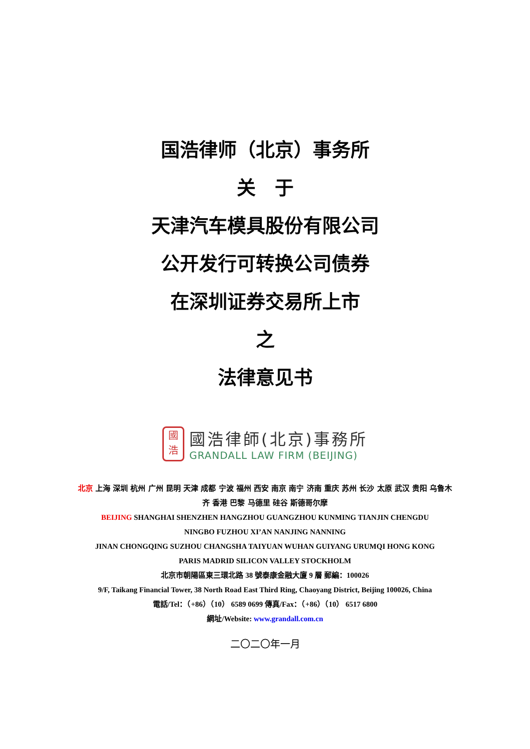国浩律师（北京）事务所
关　于
天津汽车模具股份有限公司
公开发行可转换公司债券
在深圳证券交易所上市
之
法律意见书
國
浩
國浩律師(北京)事務所
GRANDALL LAW FIRM (BEIJING)
北京 上海 深圳 杭州 广州 昆明 天津 成都 宁波 福州 西安 南京 南宁 济南 重庆 苏州 长沙 太原 武汉 贵阳 乌鲁木齐 香港 巴黎 马德里 硅谷 斯德哥尔摩
BEIJING SHANGHAI SHENZHEN HANGZHOU GUANGZHOU KUNMING TIANJIN CHENGDU
NINGBO FUZHOU XI’AN NANJING NANNING
JINAN CHONGQING SUZHOU CHANGSHA TAIYUAN WUHAN GUIYANG URUMQI HONG KONG
PARIS MADRID SILICON VALLEY STOCKHOLM
北京市朝陽區東三環北路 38 號泰康金融大廈 9 層 郵編：100026
9/F, Taikang Financial Tower, 38 North Road East Third Ring, Chaoyang District, Beijing 100026, China
電話/Tel：（+86）（10） 6589 0699 傳真/Fax：（+86）（10） 6517 6800
網址/Website: www.grandall.com.cn
二〇二〇年一月